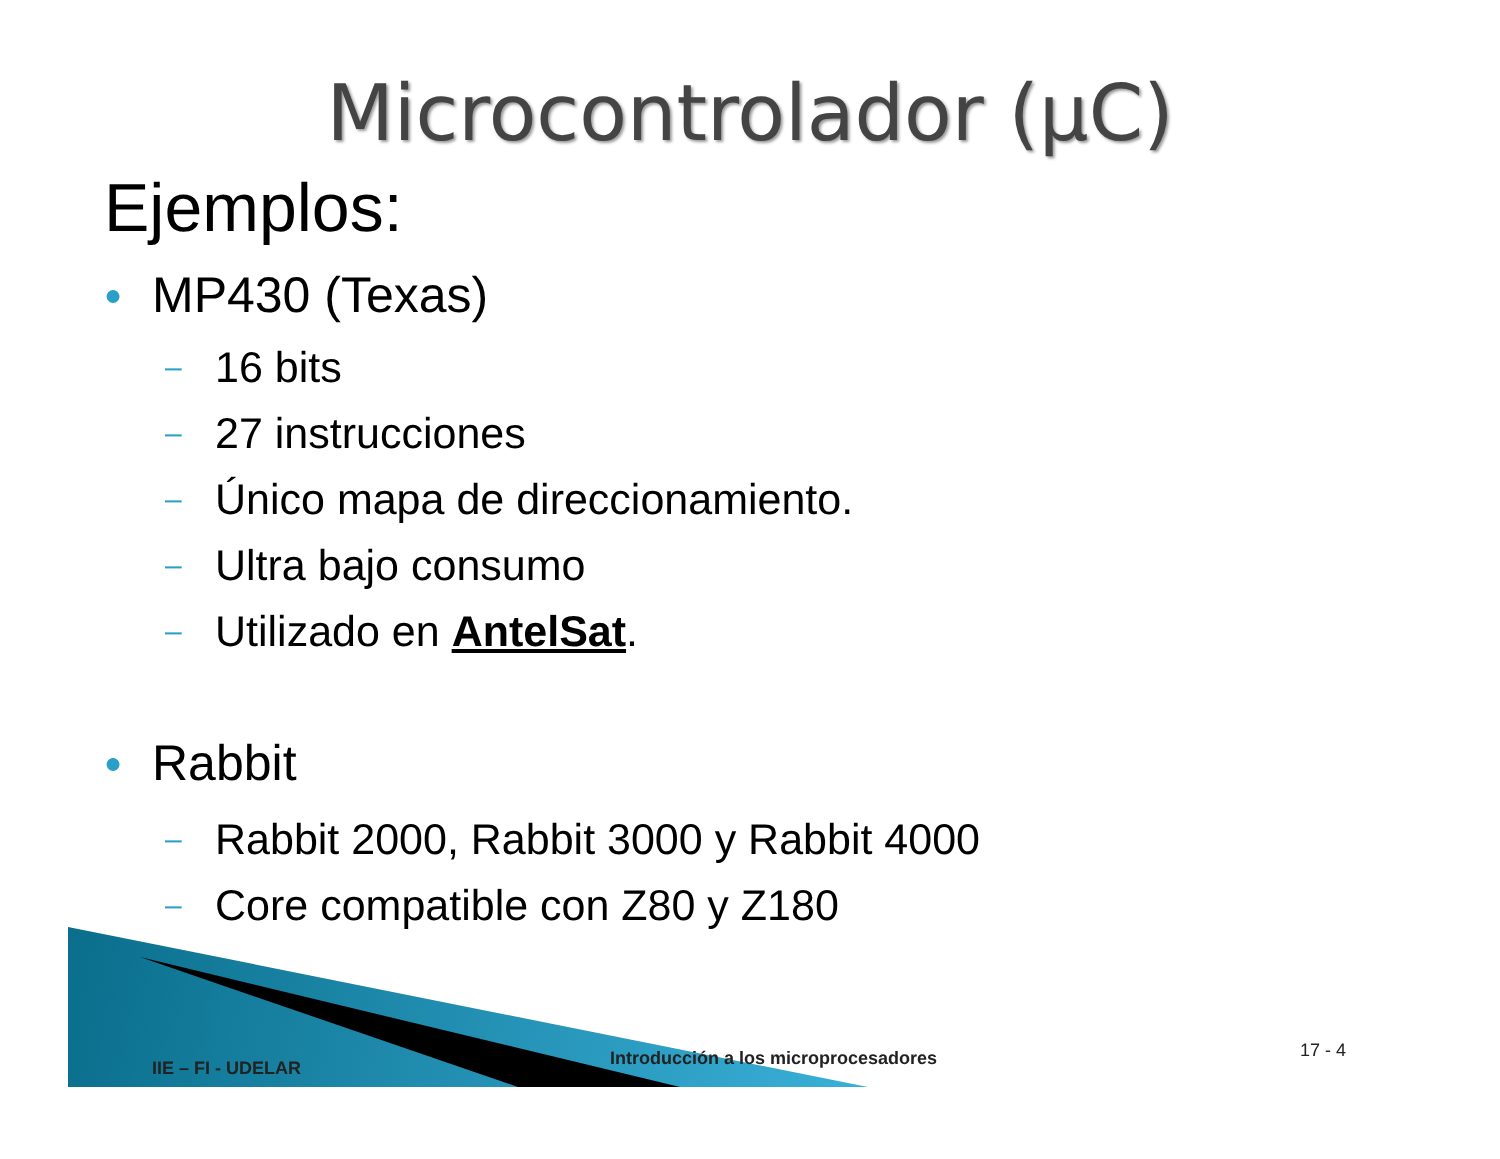Microcontrolador (µC)
Ejemplos:
● MP430 (Texas)
– 16 bits
– 27 instrucciones
– Único mapa de direccionamiento.
– Ultra bajo consumo
– Utilizado en AntelSat.
● Rabbit
– Rabbit 2000, Rabbit 3000 y Rabbit 4000
– Core compatible con Z80 y Z180
IIE – FI - UDELAR
Introducción a los microprocesadores
17 - 4